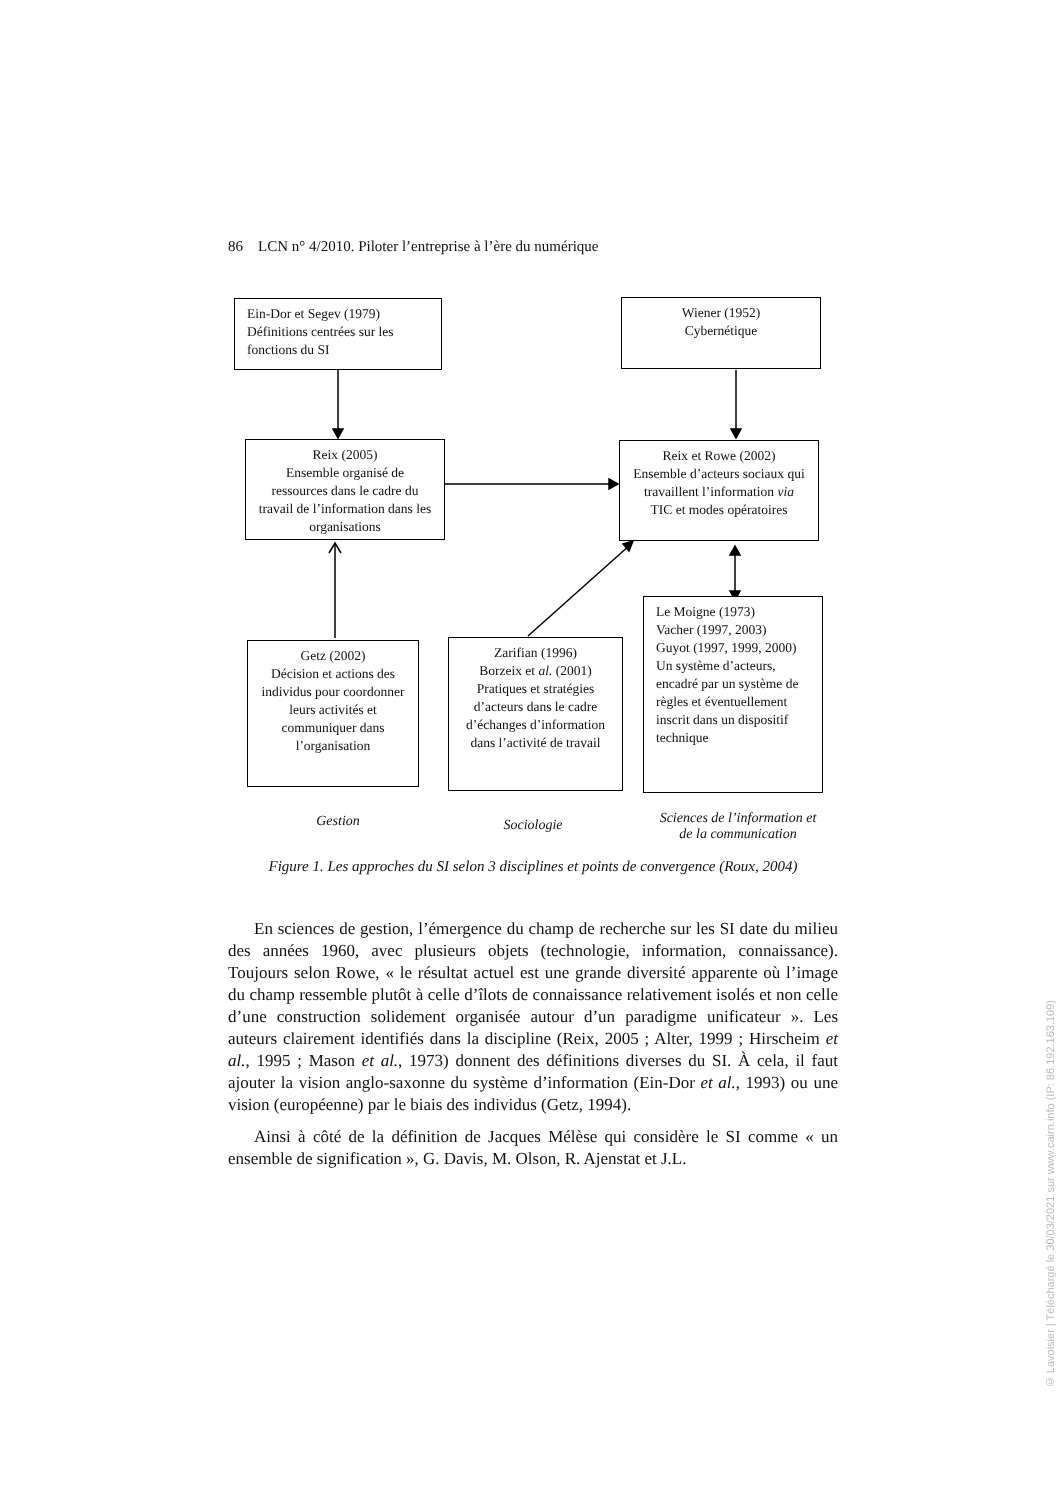86 LCN n° 4/2010. Piloter l’entreprise à l’ère du numérique
Ein-Dor et Segev (1979)
Définitions centrées sur les fonctions du SI
Wiener (1952)
Cybernétique
Reix (2005)
Ensemble organisé de ressources dans le cadre du travail de l’information dans les organisations
Reix et Rowe (2002)
Ensemble d’acteurs sociaux qui travaillent l’information via TIC et modes opératoires
Getz (2002)
Décision et actions des individus pour coordonner leurs activités et communiquer dans l’organisation
Zarifian (1996)
Borzeix et al. (2001)
Pratiques et stratégies d’acteurs dans le cadre d’échanges d’information dans l’activité de travail
Le Moigne (1973)
Vacher (1997, 2003)
Guyot (1997, 1999, 2000)
Un système d’acteurs, encadré par un système de règles et éventuellement inscrit dans un dispositif technique
Gestion Sociologie
Sciences de l’information et de la communication
Figure 1. Les approches du SI selon 3 disciplines et points de convergence (Roux, 2004)
En sciences de gestion, l’émergence du champ de recherche sur les SI date du milieu des années 1960, avec plusieurs objets (technologie, information, connaissance). Toujours selon Rowe, « le résultat actuel est une grande diversité apparente où l’image du champ ressemble plutôt à celle d’îlots de connaissance relativement isolés et non celle d’une construction solidement organisée autour d’un paradigme unificateur ». Les auteurs clairement identifiés dans la discipline (Reix, 2005 ; Alter, 1999 ; Hirscheim et al., 1995 ; Mason et al., 1973) donnent des définitions diverses du SI. À cela, il faut ajouter la vision anglo-saxonne du système d’information (Ein-Dor et al., 1993) ou une vision (européenne) par le biais des individus (Getz, 1994).
Ainsi à côté de la définition de Jacques Mélèse qui considère le SI comme « un ensemble de signification », G. Davis, M. Olson, R. Ajenstat et J.L.
© Lavoisier | Téléchargé le 30/03/2021 sur www.cairn.info (IP: 86.192.163.109)